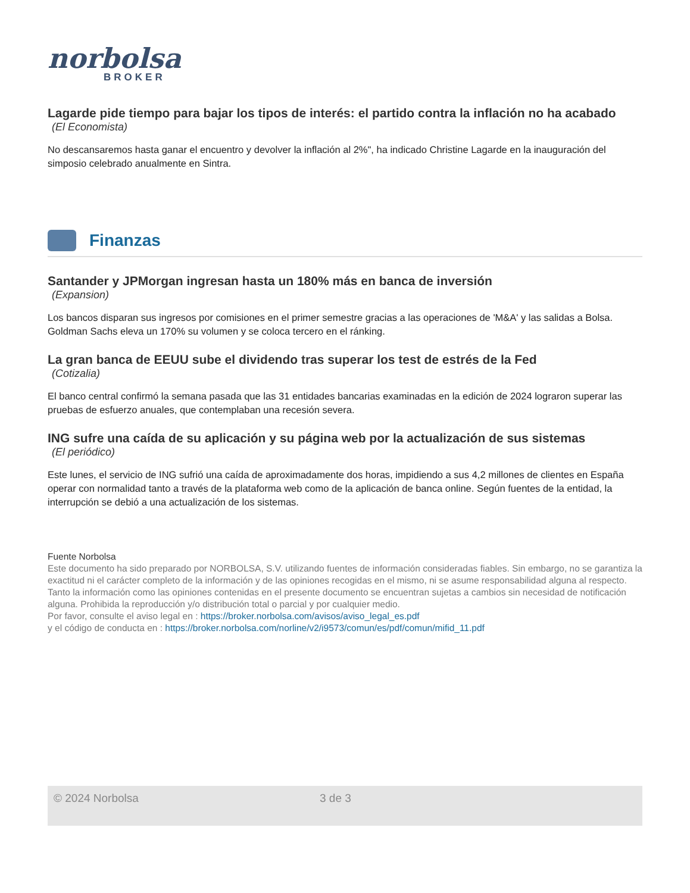norbolsa
BROKER
Lagarde pide tiempo para bajar los tipos de interés: el partido contra la inflación no ha acabado
(El Economista)
No descansaremos hasta ganar el encuentro y devolver la inflación al 2%", ha indicado Christine Lagarde en la inauguración del simposio celebrado anualmente en Sintra.
Finanzas
Santander y JPMorgan ingresan hasta un 180% más en banca de inversión
(Expansion)
Los bancos disparan sus ingresos por comisiones en el primer semestre gracias a las operaciones de 'M&A' y las salidas a Bolsa. Goldman Sachs eleva un 170% su volumen y se coloca tercero en el ránking.
La gran banca de EEUU sube el dividendo tras superar los test de estrés de la Fed
(Cotizalia)
El banco central confirmó la semana pasada que las 31 entidades bancarias examinadas en la edición de 2024 lograron superar las pruebas de esfuerzo anuales, que contemplaban una recesión severa.
ING sufre una caída de su aplicación y su página web por la actualización de sus sistemas
(El periódico)
Este lunes, el servicio de ING sufrió una caída de aproximadamente dos horas, impidiendo a sus 4,2 millones de clientes en España operar con normalidad tanto a través de la plataforma web como de la aplicación de banca online. Según fuentes de la entidad, la interrupción se debió a una actualización de los sistemas.
Fuente Norbolsa
Este documento ha sido preparado por NORBOLSA, S.V. utilizando fuentes de información consideradas fiables. Sin embargo, no se garantiza la exactitud ni el carácter completo de la información y de las opiniones recogidas en el mismo, ni se asume responsabilidad alguna al respecto. Tanto la información como las opiniones contenidas en el presente documento se encuentran sujetas a cambios sin necesidad de notificación alguna. Prohibida la reproducción y/o distribución total o parcial y por cualquier medio.
Por favor, consulte el aviso legal en : https://broker.norbolsa.com/avisos/aviso_legal_es.pdf
y el código de conducta en : https://broker.norbolsa.com/norline/v2/i9573/comun/es/pdf/comun/mifid_11.pdf
© 2024 Norbolsa 3 de 3